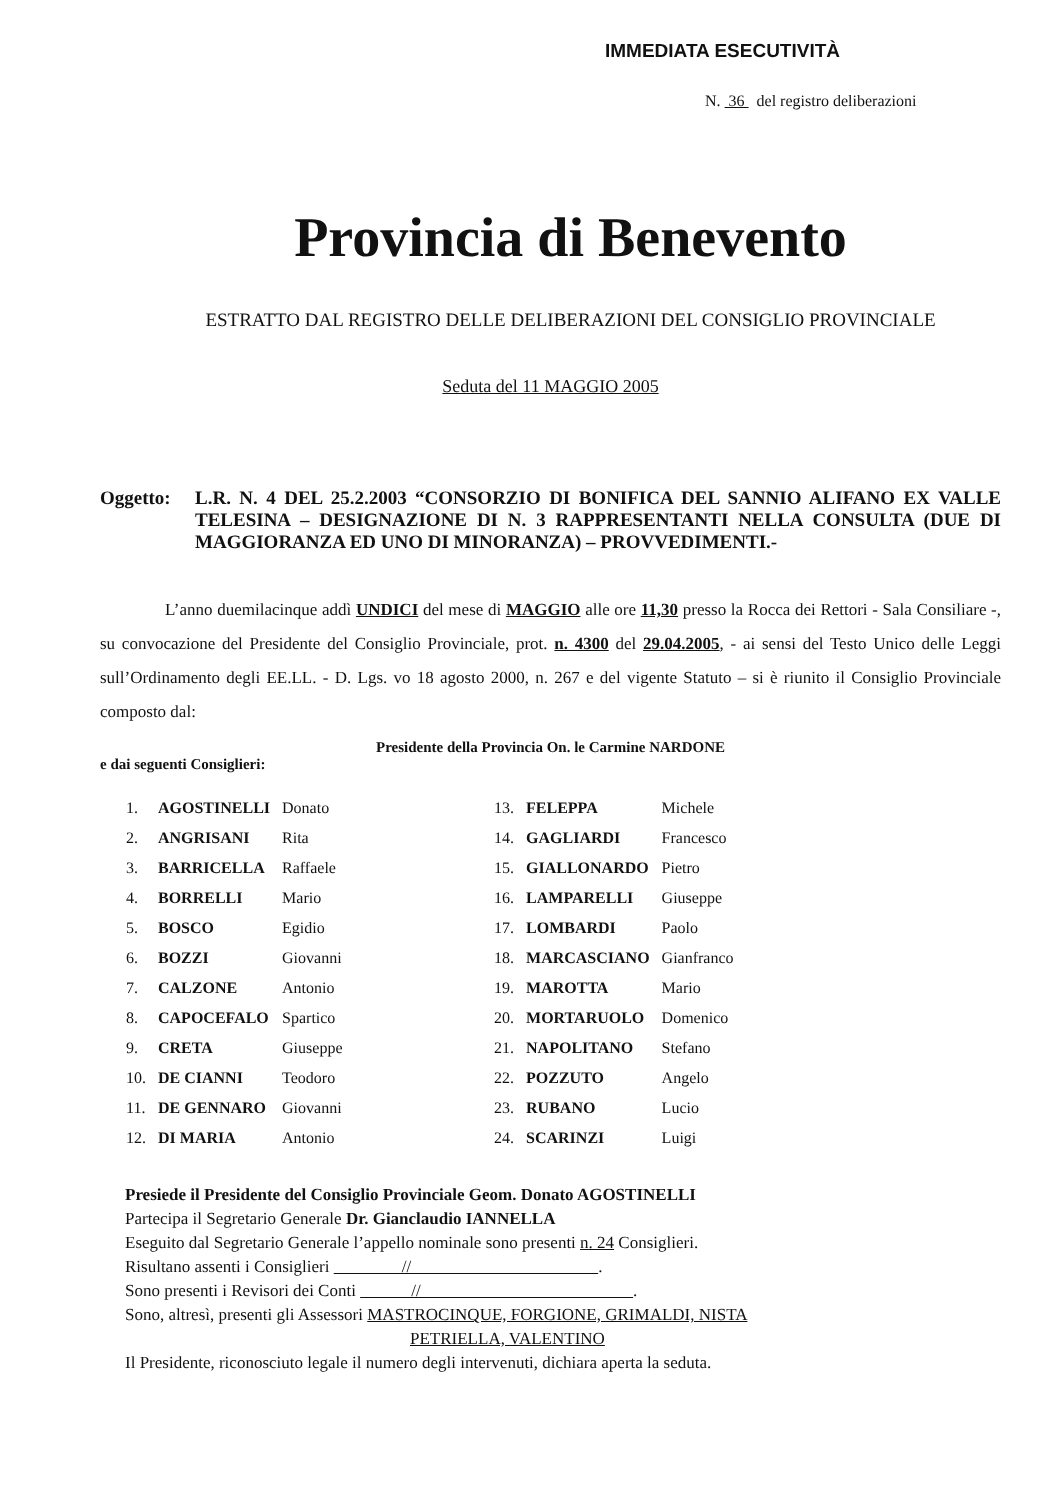IMMEDIATA ESECUTIVITÀ
N. 36 del registro deliberazioni
Provincia di Benevento
ESTRATTO DAL REGISTRO DELLE DELIBERAZIONI DEL CONSIGLIO PROVINCIALE
Seduta del 11 MAGGIO 2005
Oggetto: L.R. N. 4 DEL 25.2.2003 “CONSORZIO DI BONIFICA DEL SANNIO ALIFANO EX VALLE TELESINA – DESIGNAZIONE DI N. 3 RAPPRESENTANTI NELLA CONSULTA (DUE DI MAGGIORANZA ED UNO DI MINORANZA) – PROVVEDIMENTI.-
L’anno duemilacinque addì UNDICI del mese di MAGGIO alle ore 11,30 presso la Rocca dei Rettori - Sala Consiliare -, su convocazione del Presidente del Consiglio Provinciale, prot. n. 4300 del 29.04.2005, - ai sensi del Testo Unico delle Leggi sull’Ordinamento degli EE.LL. - D. Lgs. vo 18 agosto 2000, n. 267 e del vigente Statuto – si è riunito il Consiglio Provinciale composto dal:
Presidente della Provincia On. le Carmine NARDONE
e dai seguenti Consiglieri:
| 1. | AGOSTINELLI | Donato | 13. | FELEPPA | Michele |
| 2. | ANGRISANI | Rita | 14. | GAGLIARDI | Francesco |
| 3. | BARRICELLA | Raffaele | 15. | GIALLONARDO | Pietro |
| 4. | BORRELLI | Mario | 16. | LAMPARELLI | Giuseppe |
| 5. | BOSCO | Egidio | 17. | LOMBARDI | Paolo |
| 6. | BOZZI | Giovanni | 18. | MARCASCIANO | Gianfranco |
| 7. | CALZONE | Antonio | 19. | MAROTTA | Mario |
| 8. | CAPOCEFALO | Spartico | 20. | MORTARUOLO | Domenico |
| 9. | CRETA | Giuseppe | 21. | NAPOLITANO | Stefano |
| 10. | DE CIANNI | Teodoro | 22. | POZZUTO | Angelo |
| 11. | DE GENNARO | Giovanni | 23. | RUBANO | Lucio |
| 12. | DI MARIA | Antonio | 24. | SCARINZI | Luigi |
Presiede il Presidente del Consiglio Provinciale Geom. Donato AGOSTINELLI
Partecipa il Segretario Generale Dr. Gianclaudio IANNELLA
Eseguito dal Segretario Generale l’appello nominale sono presenti n. 24 Consiglieri.
Risultano assenti i Consiglieri // .
Sono presenti i Revisori dei Conti // .
Sono, altresì, presenti gli Assessori MASTROCINQUE, FORGIONE, GRIMALDI, NISTA
PETRIELLA, VALENTINO
Il Presidente, riconosciuto legale il numero degli intervenuti, dichiara aperta la seduta.